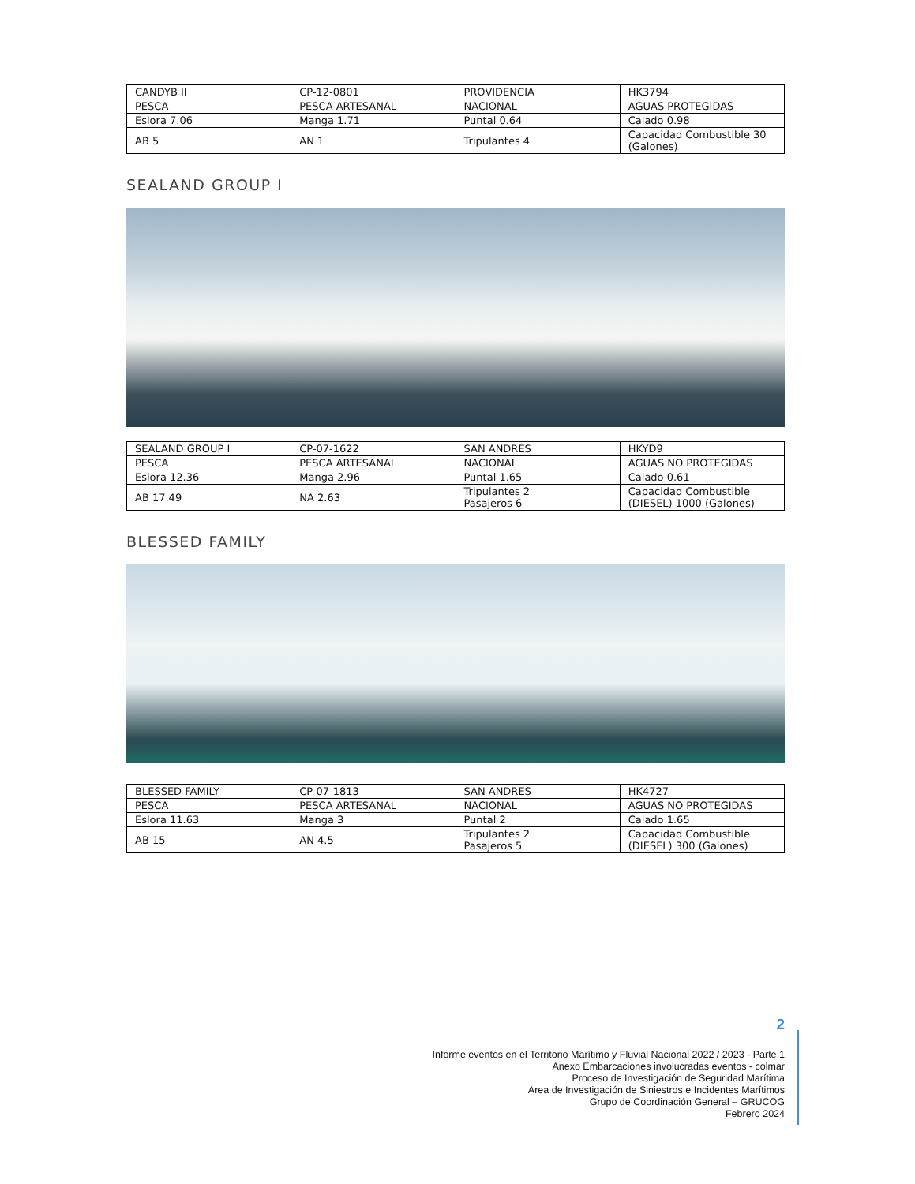| CANDYB II | CP-12-0801 | PROVIDENCIA | HK3794 |
| PESCA | PESCA ARTESANAL | NACIONAL | AGUAS PROTEGIDAS |
| Eslora 7.06 | Manga 1.71 | Puntal 0.64 | Calado 0.98 |
| AB 5 | AN 1 | Tripulantes 4 | Capacidad Combustible 30 (Galones) |
SEALAND GROUP I
| SEALAND GROUP I | CP-07-1622 | SAN ANDRES | HKYD9 |
| PESCA | PESCA ARTESANAL | NACIONAL | AGUAS NO PROTEGIDAS |
| Eslora 12.36 | Manga 2.96 | Puntal 1.65 | Calado 0.61 |
| AB 17.49 | NA 2.63 | Tripulantes 2 Pasajeros 6 | Capacidad Combustible (DIESEL) 1000 (Galones) |
BLESSED FAMILY
| BLESSED FAMILY | CP-07-1813 | SAN ANDRES | HK4727 |
| PESCA | PESCA ARTESANAL | NACIONAL | AGUAS NO PROTEGIDAS |
| Eslora 11.63 | Manga 3 | Puntal 2 | Calado 1.65 |
| AB 15 | AN 4.5 | Tripulantes 2 Pasajeros 5 | Capacidad Combustible (DIESEL) 300 (Galones) |
2
Informe eventos en el Territorio Marítimo y Fluvial Nacional 2022 / 2023 - Parte 1
Anexo Embarcaciones involucradas eventos - colmar
Proceso de Investigación de Seguridad Marítima
Área de Investigación de Siniestros e Incidentes Marítimos
Grupo de Coordinación General – GRUCOG
Febrero 2024